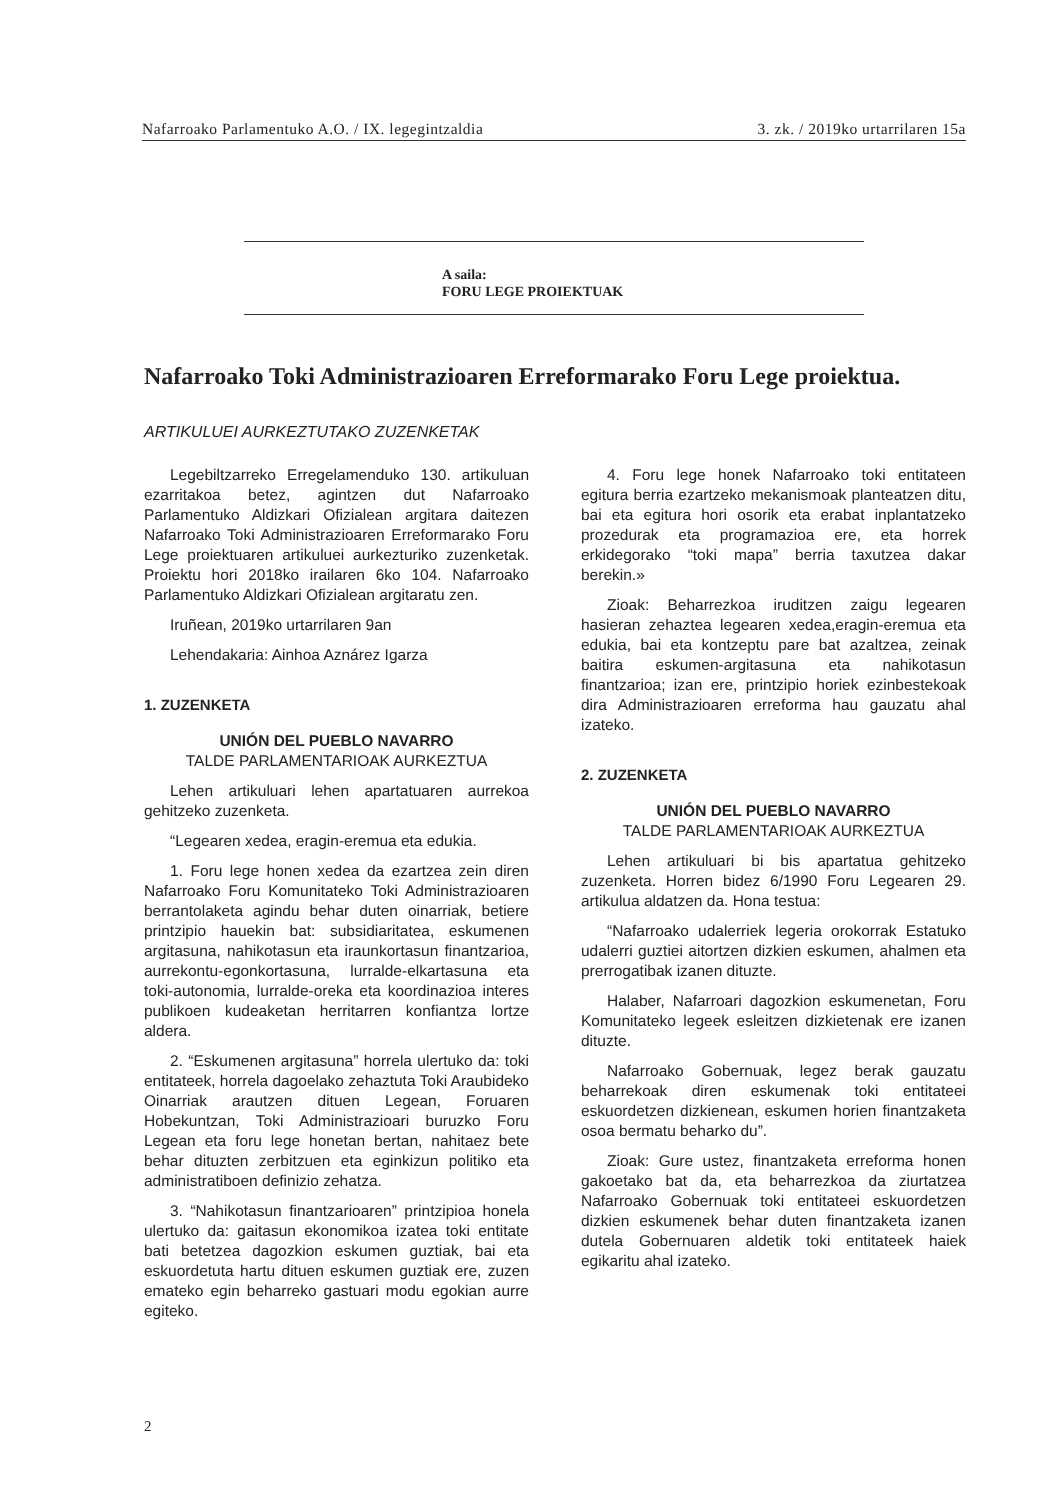Nafarroako Parlamentuko A.O. / IX. legegintzaldia 3. zk. / 2019ko urtarrilaren 15a
A saila:
FORU LEGE PROIEKTUAK
Nafarroako Toki Administrazioaren Erreformarako Foru Lege proiektua.
ARTIKULUEI AURKEZTUTAKO ZUZENKETAK
Legebiltzarreko Erregelamenduko 130. artikuluan ezarritakoa betez, agintzen dut Nafarroako Parlamentuko Aldizkari Ofizialean argitara daitezen Nafarroako Toki Administrazioaren Erreformarako Foru Lege proiektuaren artikuluei aurkezturiko zuzenketak. Proiektu hori 2018ko irailaren 6ko 104. Nafarroako Parlamentuko Aldizkari Ofizialean argitaratu zen.
Iruñean, 2019ko urtarrilaren 9an
Lehendakaria: Ainhoa Aznárez Igarza
1. ZUZENKETA
UNIÓN DEL PUEBLO NAVARRO
TALDE PARLAMENTARIOAK AURKEZTUA
Lehen artikuluari lehen apartatuaren aurrekoa gehitzeko zuzenketa.
“Legearen xedea, eragin-eremua eta edukia.
1. Foru lege honen xedea da ezartzea zein diren Nafarroako Foru Komunitateko Toki Administrazioaren berrantolaketa agindu behar duten oinarriak, betiere printzipio hauekin bat: subsidiaritatea, eskumenen argitasuna, nahikotasun eta iraunkortasun finantzarioa, aurrekontu-egonkortasuna, lurralde-elkartasuna eta toki-autonomia, lurralde-oreka eta koordinazioa interes publikoen kudeaketan herritarren konfiantza lortze aldera.
2. “Eskumenen argitasuna” horrela ulertuko da: toki entitateek, horrela dagoelako zehaztuta Toki Araubideko Oinarriak arautzen dituen Legean, Foruaren Hobekuntzan, Toki Administrazioari buruzko Foru Legean eta foru lege honetan bertan, nahitaez bete behar dituzten zerbitzuen eta eginkizun politiko eta administratiboen definizio zehatza.
3. “Nahikotasun finantzarioaren” printzipioa honela ulertuko da: gaitasun ekonomikoa izatea toki entitate bati betetzea dagozkion eskumen guztiak, bai eta eskuordetuta hartu dituen eskumen guztiak ere, zuzen emateko egin beharreko gastuari modu egokian aurre egiteko.
4. Foru lege honek Nafarroako toki entitateen egitura berria ezartzeko mekanismoak planteatzen ditu, bai eta egitura hori osorik eta erabat inplantatzeko prozedurak eta programazioa ere, eta horrek erkidegorako “toki mapa” berria taxutzea dakar berekin.»
Zioak: Beharrezkoa iruditzen zaigu legearen hasieran zehaztea legearen xedea,eragin-eremua eta edukia, bai eta kontzeptu pare bat azaltzea, zeinak baitira eskumen-argitasuna eta nahikotasun finantzarioa; izan ere, printzipio horiek ezinbestekoak dira Administrazioaren erreforma hau gauzatu ahal izateko.
2. ZUZENKETA
UNIÓN DEL PUEBLO NAVARRO
TALDE PARLAMENTARIOAK AURKEZTUA
Lehen artikuluari bi bis apartatua gehitzeko zuzenketa. Horren bidez 6/1990 Foru Legearen 29. artikulua aldatzen da. Hona testua:
“Nafarroako udalerriek legeria orokorrak Estatuko udalerri guztiei aitortzen dizkien eskumen, ahalmen eta prerrogatibak izanen dituzte.
Halaber, Nafarroari dagozkion eskumenetan, Foru Komunitateko legeek esleitzen dizkietenak ere izanen dituzte.
Nafarroako Gobernuak, legez berak gauzatu beharrekoak diren eskumenak toki entitateei eskuordetzen dizkienean, eskumen horien finantzaketa osoa bermatu beharko du”.
Zioak: Gure ustez, finantzaketa erreforma honen gakoetako bat da, eta beharrezkoa da ziurtatzea Nafarroako Gobernuak toki entitateei eskuordetzen dizkien eskumenek behar duten finantzaketa izanen dutela Gobernuaren aldetik toki entitateek haiek egikaritu ahal izateko.
2